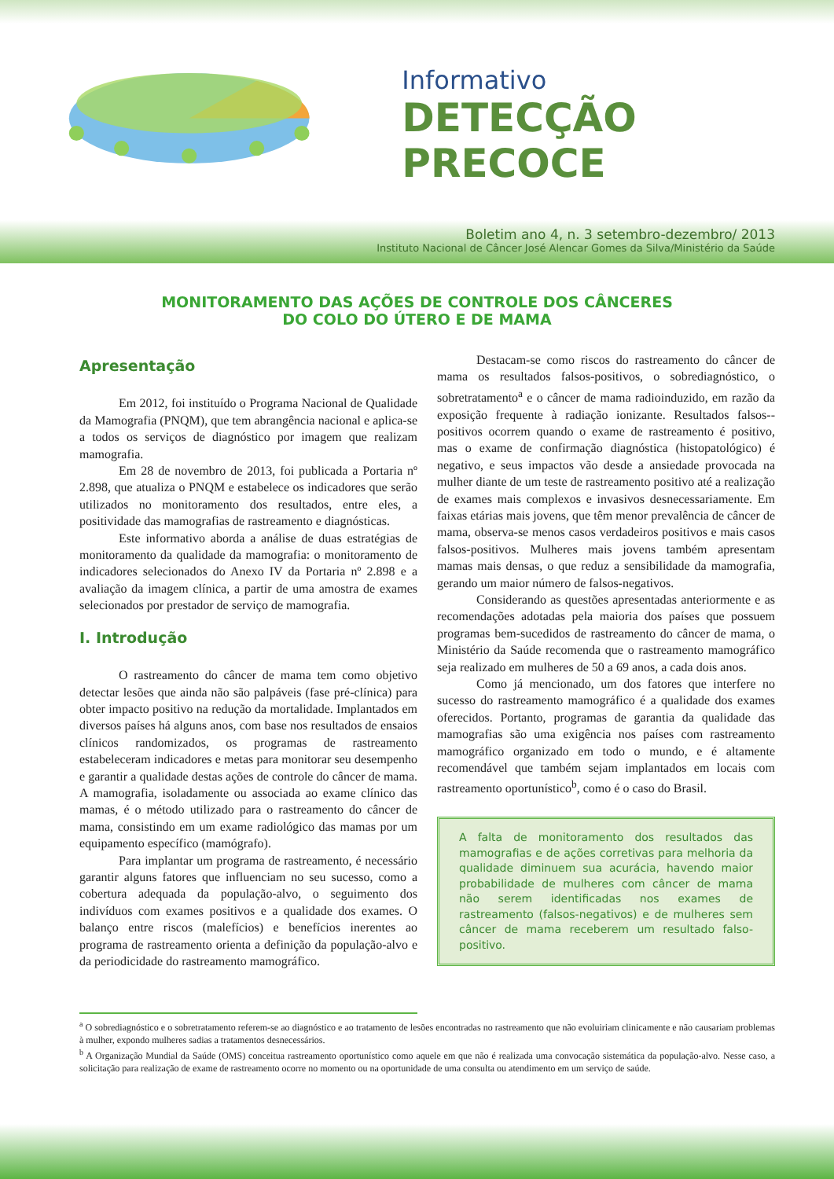Informativo
DETECÇÃO PRECOCE
Boletim ano 4, n. 3 setembro-dezembro/ 2013
Instituto Nacional de Câncer José Alencar Gomes da Silva/Ministério da Saúde
MONITORAMENTO DAS AÇÕES DE CONTROLE DOS CÂNCERES
DO COLO DO ÚTERO E DE MAMA
Apresentação
Em 2012, foi instituído o Programa Nacional de Qualidade da Mamografia (PNQM), que tem abrangência nacional e aplica-se a todos os serviços de diagnóstico por imagem que realizam mamografia.
Em 28 de novembro de 2013, foi publicada a Portaria nº 2.898, que atualiza o PNQM e estabelece os indicadores que serão utilizados no monitoramento dos resultados, entre eles, a positividade das mamografias de rastreamento e diagnósticas.
Este informativo aborda a análise de duas estratégias de monitoramento da qualidade da mamografia: o monitoramento de indicadores selecionados do Anexo IV da Portaria nº 2.898 e a avaliação da imagem clínica, a partir de uma amostra de exames selecionados por prestador de serviço de mamografia.
I. Introdução
O rastreamento do câncer de mama tem como objetivo detectar lesões que ainda não são palpáveis (fase pré-clínica) para obter impacto positivo na redução da mortalidade. Implantados em diversos países há alguns anos, com base nos resultados de ensaios clínicos randomizados, os programas de rastreamento estabeleceram indicadores e metas para monitorar seu desempenho e garantir a qualidade destas ações de controle do câncer de mama. A mamografia, isoladamente ou associada ao exame clínico das mamas, é o método utilizado para o rastreamento do câncer de mama, consistindo em um exame radiológico das mamas por um equipamento específico (mamógrafo).
Para implantar um programa de rastreamento, é necessário garantir alguns fatores que influenciam no seu sucesso, como a cobertura adequada da população-alvo, o seguimento dos indivíduos com exames positivos e a qualidade dos exames. O balanço entre riscos (malefícios) e benefícios inerentes ao programa de rastreamento orienta a definição da população-alvo e da periodicidade do rastreamento mamográfico.
Destacam-se como riscos do rastreamento do câncer de mama os resultados falsos-positivos, o sobrediagnóstico, o sobretratamento<sup>a</sup> e o câncer de mama radioinduzido, em razão da exposição frequente à radiação ionizante. Resultados falsos--positivos ocorrem quando o exame de rastreamento é positivo, mas o exame de confirmação diagnóstica (histopatológico) é negativo, e seus impactos vão desde a ansiedade provocada na mulher diante de um teste de rastreamento positivo até a realização de exames mais complexos e invasivos desnecessariamente. Em faixas etárias mais jovens, que têm menor prevalência de câncer de mama, observa-se menos casos verdadeiros positivos e mais casos falsos-positivos. Mulheres mais jovens também apresentam mamas mais densas, o que reduz a sensibilidade da mamografia, gerando um maior número de falsos-negativos.
Considerando as questões apresentadas anteriormente e as recomendações adotadas pela maioria dos países que possuem programas bem-sucedidos de rastreamento do câncer de mama, o Ministério da Saúde recomenda que o rastreamento mamográfico seja realizado em mulheres de 50 a 69 anos, a cada dois anos.
Como já mencionado, um dos fatores que interfere no sucesso do rastreamento mamográfico é a qualidade dos exames oferecidos. Portanto, programas de garantia da qualidade das mamografias são uma exigência nos países com rastreamento mamográfico organizado em todo o mundo, e é altamente recomendável que também sejam implantados em locais com rastreamento oportunístico<sup>b</sup>, como é o caso do Brasil.
A falta de monitoramento dos resultados das mamografias e de ações corretivas para melhoria da qualidade diminuem sua acurácia, havendo maior probabilidade de mulheres com câncer de mama não serem identificadas nos exames de rastreamento (falsos-negativos) e de mulheres sem câncer de mama receberem um resultado falso-positivo.
<sup>a</sup> O sobrediagnóstico e o sobretratamento referem-se ao diagnóstico e ao tratamento de lesões encontradas no rastreamento que não evoluiriam clinicamente e não causariam problemas à mulher, expondo mulheres sadias a tratamentos desnecessários.
<sup>b</sup> A Organização Mundial da Saúde (OMS) conceitua rastreamento oportunístico como aquele em que não é realizada uma convocação sistemática da população-alvo. Nesse caso, a solicitação para realização de exame de rastreamento ocorre no momento ou na oportunidade de uma consulta ou atendimento em um serviço de saúde.